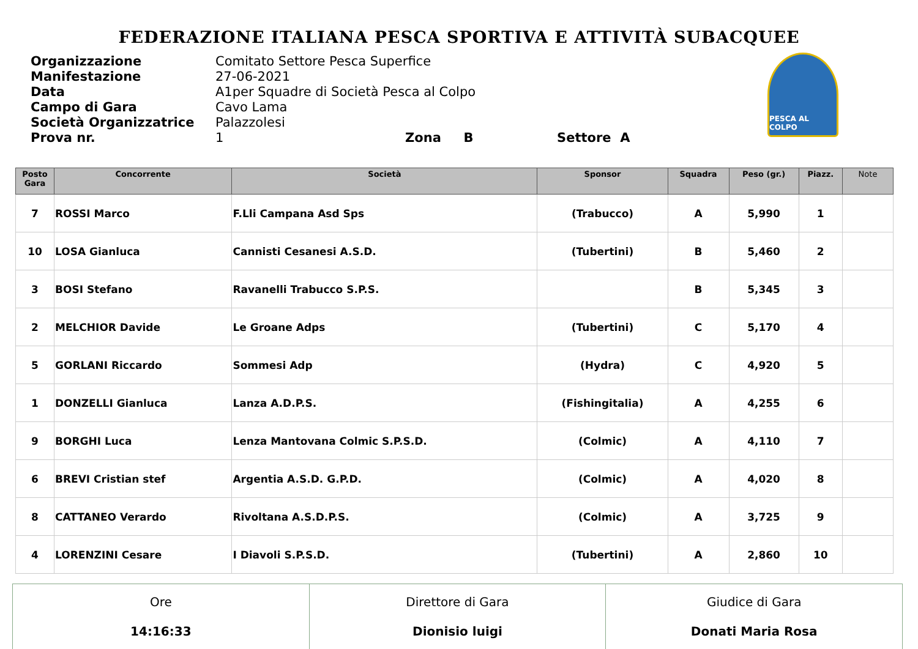FEDERAZIONE ITALIANA PESCA SPORTIVA E ATTIVITÀ SUBACQUEE
| Organizzazione | Comitato Settore Pesca Superfice |
| Manifestazione | 27-06-2021 |
| Data | A1per Squadre di Società Pesca al Colpo |
| Campo di Gara | Cavo Lama |
| Società Organizzatrice | Palazzolesi |
| Prova nr. | 1 Zona B Settore A |
PESCA AL COLPO
| Posto Gara | Concorrente | Società | Sponsor | Squadra | Peso (gr.) | Piazz. | Note |
| --- | --- | --- | --- | --- | --- | --- | --- |
| 7 | ROSSI Marco | F.Lli Campana Asd Sps | (Trabucco) | A | 5,990 | 1 | |
| 10 | LOSA Gianluca | Cannisti Cesanesi A.S.D. | (Tubertini) | B | 5,460 | 2 | |
| 3 | BOSI Stefano | Ravanelli Trabucco S.P.S. | | B | 5,345 | 3 | |
| 2 | MELCHIOR Davide | Le Groane Adps | (Tubertini) | C | 5,170 | 4 | |
| 5 | GORLANI Riccardo | Sommesi Adp | (Hydra) | C | 4,920 | 5 | |
| 1 | DONZELLI Gianluca | Lanza A.D.P.S. | (Fishingitalia) | A | 4,255 | 6 | |
| 9 | BORGHI Luca | Lenza Mantovana Colmic S.P.S.D. | (Colmic) | A | 4,110 | 7 | |
| 6 | BREVI Cristian stef | Argentia A.S.D. G.P.D. | (Colmic) | A | 4,020 | 8 | |
| 8 | CATTANEO Verardo | Rivoltana A.S.D.P.S. | (Colmic) | A | 3,725 | 9 | |
| 4 | LORENZINI Cesare | I Diavoli S.P.S.D. | (Tubertini) | A | 2,860 | 10 | |
| Ore 14:16:33 | Direttore di Gara Dionisio luigi | Giudice di Gara Donati Maria Rosa |